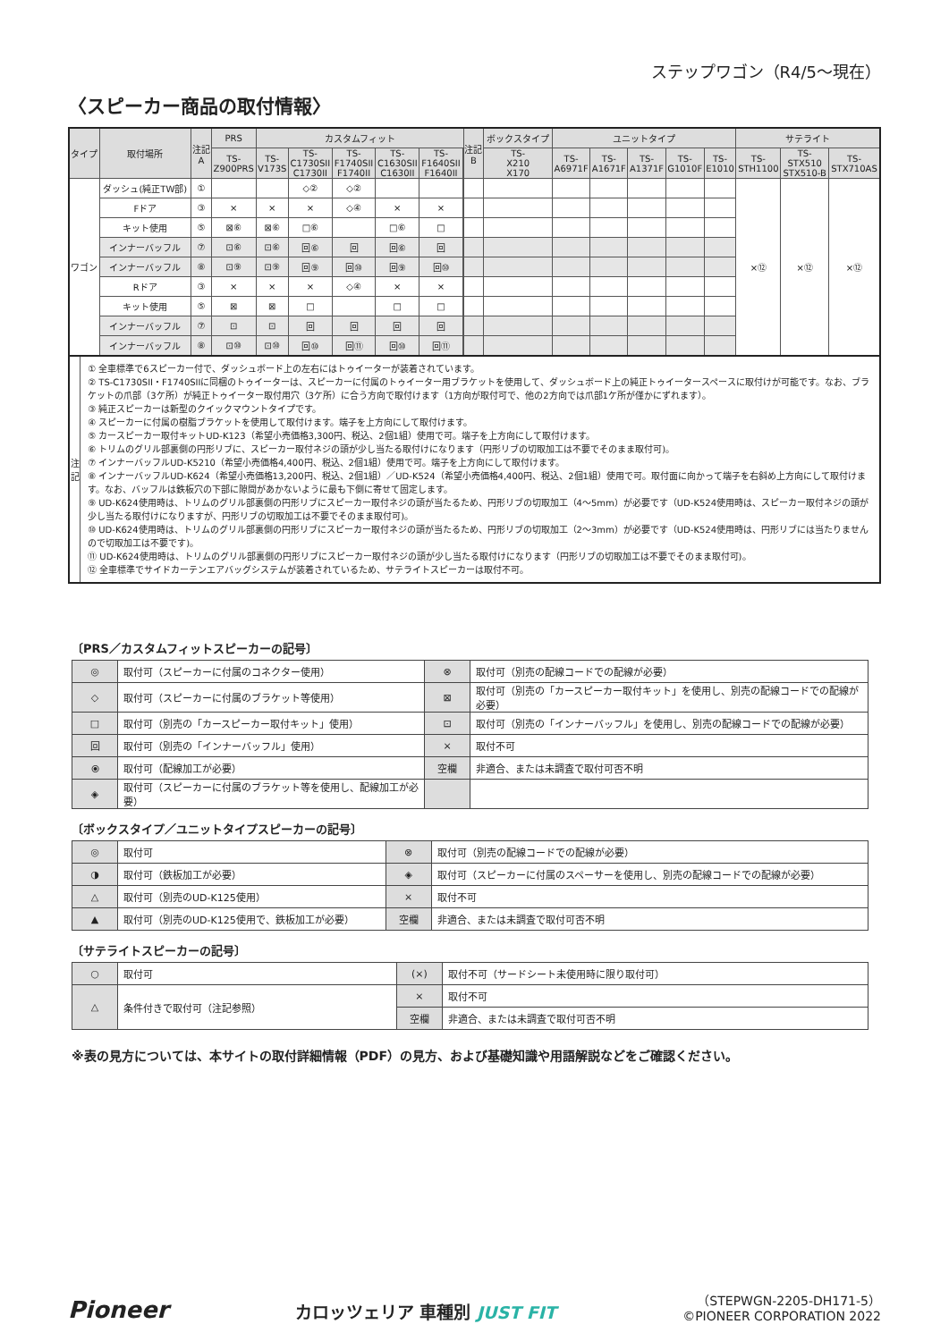ステップワゴン（R4/5〜現在）
〈スピーカー商品の取付情報〉
| タイプ | 取付場所 | 注記 A | PRS | カスタムフィット | | | | | | 注記 B | ボックスタイプ | ユニットタイプ | | | | | サテライト | | |
| --- | --- | --- | --- | --- | --- | --- | --- | --- | --- | --- | --- | --- | --- | --- | --- | --- | --- | --- | --- |
| | | | TS- Z900PRS | TS- V173S | TS- C1730SII C1730II | TS- F1740SII F1740II | TS- C1630SII C1630II | TS- F1640SII F1640II | | | TS- X210 X170 | TS- A6971F | TS- A1671F | TS- A1371F | TS- G1010F | TS- E1010 | TS- STH1100 | TS- STX510 STX510-B | TS- STX710AS |
| ワゴン | ダッシュ(純正TW部) | ① | | | ◇② | ◇② | | | | | | | | | | | ×⑫ | ×⑫ | ×⑫ |
| | Fドア | ③ | × | × | × | ◇④ | × | × | | | | | | | | | | | |
| | キット使用 | ⑤ | ⊠⑥ | ⊠⑥ | □⑥ | | □⑥ | □ | | | | | | | | | | | |
| | インナーバッフル | ⑦ | ⊡⑥ | ⊡⑥ | 回⑥ | 回 | 回⑥ | 回 | | | | | | | | | | | |
| | インナーバッフル | ⑧ | ⊡⑨ | ⊡⑨ | 回⑨ | 回⑩ | 回⑨ | 回⑩ | | | | | | | | | | | |
| | Rドア | ③ | × | × | × | ◇④ | × | × | | | | | | | | | | | |
| | キット使用 | ⑤ | ⊠ | ⊠ | □ | | □ | □ | | | | | | | | | | | |
| | インナーバッフル | ⑦ | ⊡ | ⊡ | 回 | 回 | 回 | 回 | | | | | | | | | | | |
| | インナーバッフル | ⑧ | ⊡⑩ | ⊡⑩ | 回⑩ | 回⑪ | 回⑩ | 回⑪ | | | | | | | | | | | |
注
記
① 全車標準で6スピーカー付で、ダッシュボード上の左右にはトゥイーターが装着されています。
② TS-C1730SII・F1740SIIに同梱のトゥイーターは、スピーカーに付属のトゥイーター用ブラケットを使用して、ダッシュボード上の純正トゥイータースペースに取付けが可能です。なお、ブラケットの爪部（3ケ所）が純正トゥイーター取付用穴（3ケ所）に合う方向で取付けます（1方向が取付可で、他の2方向では爪部1ケ所が僅かにずれます）。
③ 純正スピーカーは新型のクイックマウントタイプです。
④ スピーカーに付属の樹脂ブラケットを使用して取付けます。端子を上方向にして取付けます。
⑤ カースピーカー取付キットUD-K123（希望小売価格3,300円、税込、2個1組）使用で可。端子を上方向にして取付けます。
⑥ トリムのグリル部裏側の円形リブに、スピーカー取付ネジの頭が少し当たる取付けになります（円形リブの切取加工は不要でそのまま取付可)。
⑦ インナーバッフルUD-K5210（希望小売価格4,400円、税込、2個1組）使用で可。端子を上方向にして取付けます。
⑧ インナーバッフルUD-K624（希望小売価格13,200円、税込、2個1組）／UD-K524（希望小売価格4,400円、税込、2個1組）使用で可。取付面に向かって端子を右斜め上方向にして取付けます。なお、バッフルは鉄板穴の下部に隙間があかないように最も下側に寄せて固定します。
⑨ UD-K624使用時は、トリムのグリル部裏側の円形リブにスピーカー取付ネジの頭が当たるため、円形リブの切取加工（4〜5mm）が必要です（UD-K524使用時は、スピーカー取付ネジの頭が少し当たる取付けになりますが、円形リブの切取加工は不要でそのまま取付可)。
⑩ UD-K624使用時は、トリムのグリル部裏側の円形リブにスピーカー取付ネジの頭が当たるため、円形リブの切取加工（2〜3mm）が必要です（UD-K524使用時は、円形リブには当たりませんので切取加工は不要です)。
⑪ UD-K624使用時は、トリムのグリル部裏側の円形リブにスピーカー取付ネジの頭が少し当たる取付けになります（円形リブの切取加工は不要でそのまま取付可)。
⑫ 全車標準でサイドカーテンエアバッグシステムが装着されているため、サテライトスピーカーは取付不可。
〔PRS／カスタムフィットスピーカーの記号〕
| ◎ | 取付可（スピーカーに付属のコネクター使用） | ⊗ | 取付可（別売の配線コードでの配線が必要） |
| ◇ | 取付可（スピーカーに付属のブラケット等使用） | ⊠ | 取付可（別売の「カースピーカー取付キット」を使用し、別売の配線コードでの配線が必要） |
| □ | 取付可（別売の「カースピーカー取付キット」使用） | ⊡ | 取付可（別売の「インナーバッフル」を使用し、別売の配線コードでの配線が必要） |
| 回 | 取付可（別売の「インナーバッフル」使用） | × | 取付不可 |
| ⦿ | 取付可（配線加工が必要） | 空欄 | 非適合、または未調査で取付可否不明 |
| ◈ | 取付可（スピーカーに付属のブラケット等を使用し、配線加工が必要） | | |
〔ボックスタイプ／ユニットタイプスピーカーの記号〕
| ◎ | 取付可 | ⊗ | 取付可（別売の配線コードでの配線が必要） |
| ◑ | 取付可（鉄板加工が必要） | ◈ | 取付可（スピーカーに付属のスペーサーを使用し、別売の配線コードでの配線が必要） |
| △ | 取付可（別売のUD-K125使用） | × | 取付不可 |
| ▲ | 取付可（別売のUD-K125使用で、鉄板加工が必要） | 空欄 | 非適合、または未調査で取付可否不明 |
〔サテライトスピーカーの記号〕
| ○ | 取付可 | (×) | 取付不可（サードシート未使用時に限り取付可） |
| △ | 条件付きで取付可（注記参照） | × | 取付不可 |
| | | 空欄 | 非適合、または未調査で取付可否不明 |
※表の見方については、本サイトの取付詳細情報（PDF）の見方、および基礎知識や用語解説などをご確認ください。
Pioneer
カロッツェリア 車種別 JUST FIT
（STEPWGN-2205-DH171-5）
©PIONEER CORPORATION 2022